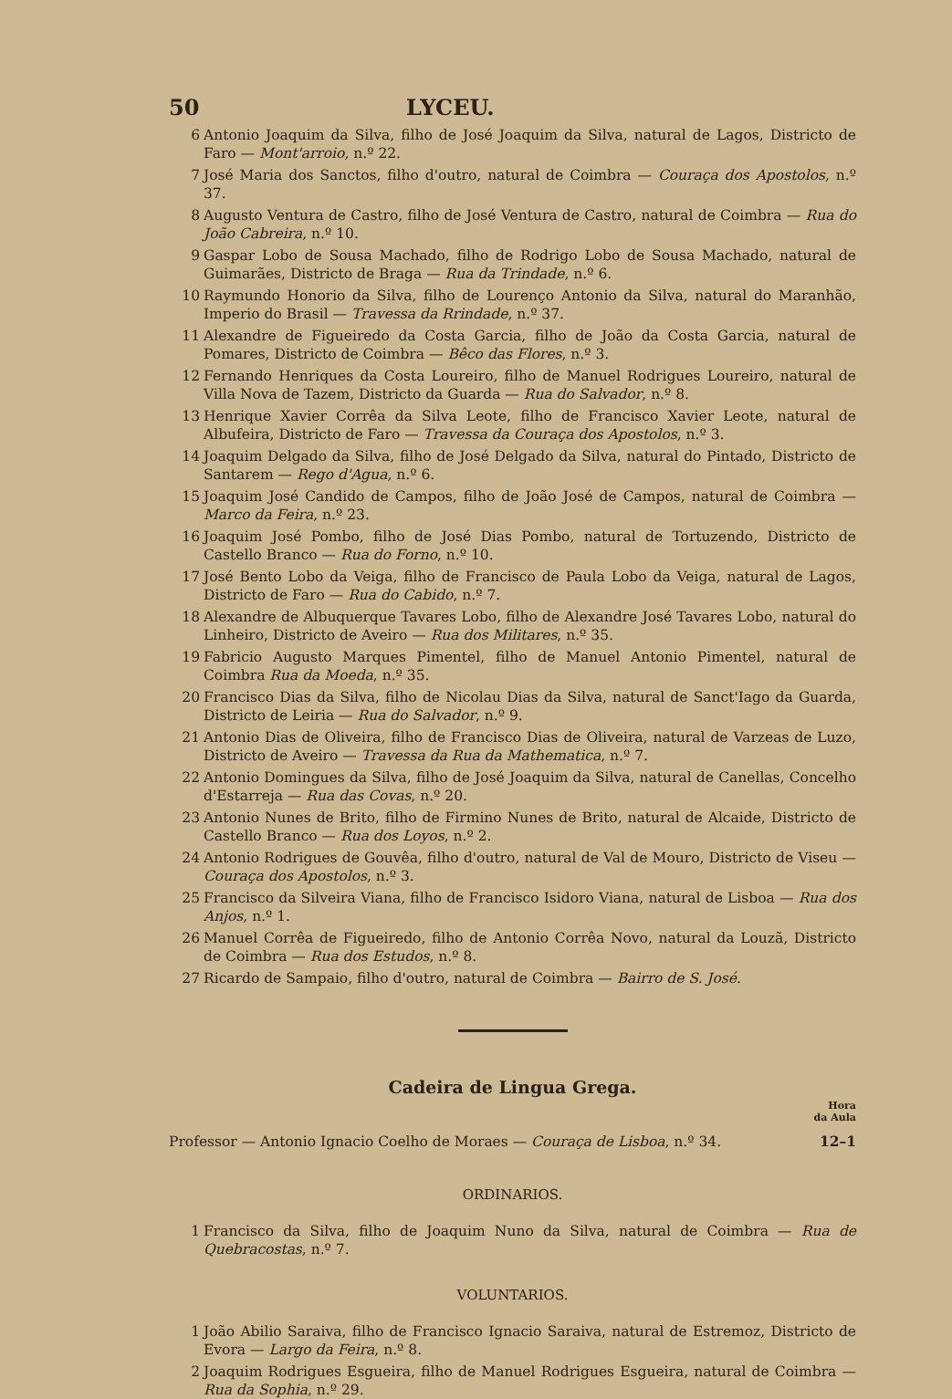50 LYCEU.
6 Antonio Joaquim da Silva, filho de José Joaquim da Silva, natural de Lagos, Districto de Faro — Mont'arroio, n.º 22.
7 José Maria dos Sanctos, filho d'outro, natural de Coimbra — Couraça dos Apostolos, n.º 37.
8 Augusto Ventura de Castro, filho de José Ventura de Castro, natural de Coimbra — Rua do João Cabreira, n.º 10.
9 Gaspar Lobo de Sousa Machado, filho de Rodrigo Lobo de Sousa Machado, natural de Guimarães, Districto de Braga — Rua da Trindade, n.º 6.
10 Raymundo Honorio da Silva, filho de Lourenço Antonio da Silva, natural do Maranhão, Imperio do Brasil — Travessa da Rrindade, n.º 37.
11 Alexandre de Figueiredo da Costa Garcia, filho de João da Costa Garcia, natural de Pomares, Districto de Coimbra — Bêco das Flores, n.º 3.
12 Fernando Henriques da Costa Loureiro, filho de Manuel Rodrigues Loureiro, natural de Villa Nova de Tazem, Districto da Guarda — Rua do Salvador, n.º 8.
13 Henrique Xavier Corrêa da Silva Leote, filho de Francisco Xavier Leote, natural de Albufeira, Districto de Faro — Travessa da Couraça dos Apostolos, n.º 3.
14 Joaquim Delgado da Silva, filho de José Delgado da Silva, natural do Pintado, Districto de Santarem — Rego d'Agua, n.º 6.
15 Joaquim José Candido de Campos, filho de João José de Campos, natural de Coimbra — Marco da Feira, n.º 23.
16 Joaquim José Pombo, filho de José Dias Pombo, natural de Tortuzendo, Districto de Castello Branco — Rua do Forno, n.º 10.
17 José Bento Lobo da Veiga, filho de Francisco de Paula Lobo da Veiga, natural de Lagos, Districto de Faro — Rua do Cabido, n.º 7.
18 Alexandre de Albuquerque Tavares Lobo, filho de Alexandre José Tavares Lobo, natural do Linheiro, Districto de Aveiro — Rua dos Militares, n.º 35.
19 Fabricio Augusto Marques Pimentel, filho de Manuel Antonio Pimentel, natural de Coimbra Rua da Moeda, n.º 35.
20 Francisco Dias da Silva, filho de Nicolau Dias da Silva, natural de Sanct'Iago da Guarda, Districto de Leiria — Rua do Salvador, n.º 9.
21 Antonio Dias de Oliveira, filho de Francisco Dias de Oliveira, natural de Varzeas de Luzo, Districto de Aveiro — Travessa da Rua da Mathematica, n.º 7.
22 Antonio Domingues da Silva, filho de José Joaquim da Silva, natural de Canellas, Concelho d'Estarreja — Rua das Covas, n.º 20.
23 Antonio Nunes de Brito, filho de Firmino Nunes de Brito, natural de Alcaide, Districto de Castello Branco — Rua dos Loyos, n.º 2.
24 Antonio Rodrigues de Gouvêa, filho d'outro, natural de Val de Mouro, Districto de Viseu — Couraça dos Apostolos, n.º 3.
25 Francisco da Silveira Viana, filho de Francisco Isidoro Viana, natural de Lisboa — Rua dos Anjos, n.º 1.
26 Manuel Corrêa de Figueiredo, filho de Antonio Corrêa Novo, natural da Louzã, Districto de Coimbra — Rua dos Estudos, n.º 8.
27 Ricardo de Sampaio, filho d'outro, natural de Coimbra — Bairro de S. José.
Cadeira de Lingua Grega.
Hora
da Aula
Professor — Antonio Ignacio Coelho de Moraes — Couraça de Lisboa, n.º 34. 12–1
ORDINARIOS.
1 Francisco da Silva, filho de Joaquim Nuno da Silva, natural de Coimbra — Rua de Quebracostas, n.º 7.
VOLUNTARIOS.
1 João Abilio Saraiva, filho de Francisco Ignacio Saraiva, natural de Estremoz, Districto de Evora — Largo da Feira, n.º 8.
2 Joaquim Rodrigues Esgueira, filho de Manuel Rodrigues Esgueira, natural de Coimbra — Rua da Sophia, n.º 29.